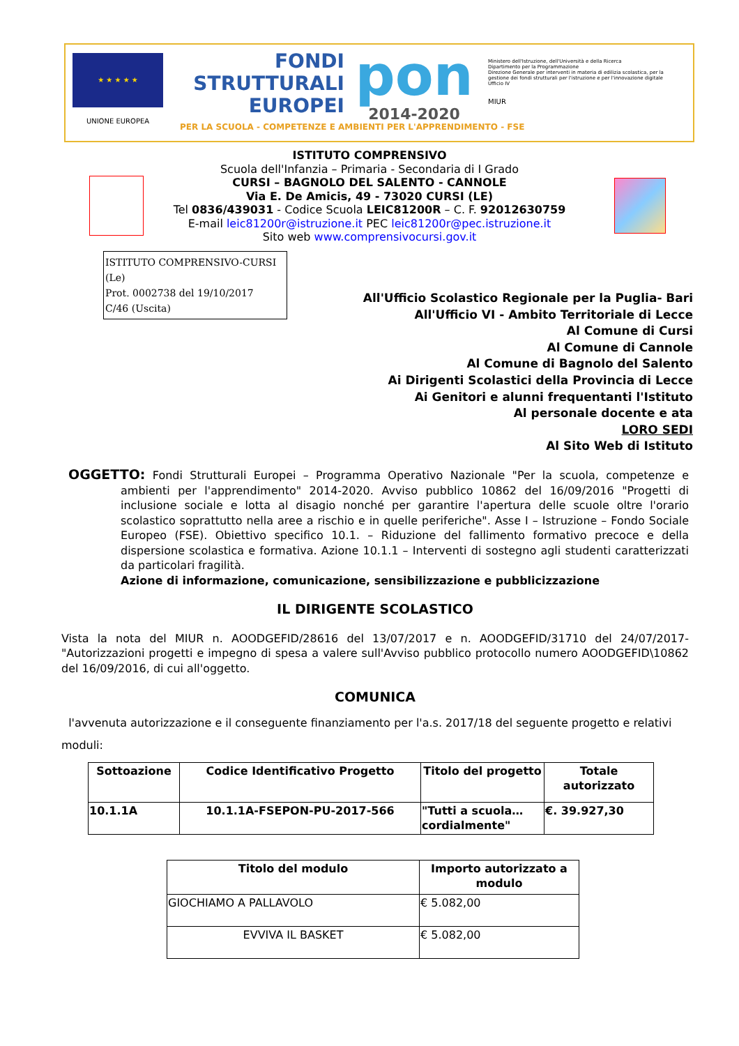★ ★ ★ ★ ★
UNIONE EUROPEA
FONDI
STRUTTURALI
EUROPEI
pon
2014-2020
Ministero dell'Istruzione, dell'Università e della Ricerca
Dipartimento per la Programmazione
Direzione Generale per interventi in materia di edilizia scolastica, per la gestione dei fondi strutturali per l'istruzione e per l'innovazione digitale
Ufficio IV
MIUR
PER LA SCUOLA - COMPETENZE E AMBIENTI PER L'APPRENDIMENTO - FSE
ISTITUTO COMPRENSIVO
Scuola dell'Infanzia – Primaria - Secondaria di I Grado
CURSI – BAGNOLO DEL SALENTO - CANNOLE
Via E. De Amicis, 49 - 73020 CURSI (LE)
Tel 0836/439031 - Codice Scuola LEIC81200R – C. F. 92012630759
E-mail leic81200r@istruzione.it PEC leic81200r@pec.istruzione.it
Sito web www.comprensivocursi.gov.it
ISTITUTO COMPRENSIVO-CURSI (Le)
Prot. 0002738 del 19/10/2017
C/46 (Uscita)
All'Ufficio Scolastico Regionale per la Puglia- Bari
All'Ufficio VI - Ambito Territoriale di Lecce
Al Comune di Cursi
Al Comune di Cannole
Al Comune di Bagnolo del Salento
Ai Dirigenti Scolastici della Provincia di Lecce
Ai Genitori e alunni frequentanti l'Istituto
Al personale docente e ata
LORO SEDI
Al Sito Web di Istituto
OGGETTO: Fondi Strutturali Europei – Programma Operativo Nazionale "Per la scuola, competenze e ambienti per l'apprendimento" 2014-2020. Avviso pubblico 10862 del 16/09/2016 "Progetti di inclusione sociale e lotta al disagio nonché per garantire l'apertura delle scuole oltre l'orario scolastico soprattutto nella aree a rischio e in quelle periferiche". Asse I – Istruzione – Fondo Sociale Europeo (FSE). Obiettivo specifico 10.1. – Riduzione del fallimento formativo precoce e della dispersione scolastica e formativa. Azione 10.1.1 – Interventi di sostegno agli studenti caratterizzati da particolari fragilità.
Azione di informazione, comunicazione, sensibilizzazione e pubblicizzazione
IL DIRIGENTE SCOLASTICO
Vista la nota del MIUR n. AOODGEFID/28616 del 13/07/2017 e n. AOODGEFID/31710 del 24/07/2017-"Autorizzazioni progetti e impegno di spesa a valere sull'Avviso pubblico protocollo numero AOODGEFID\10862 del 16/09/2016, di cui all'oggetto.
COMUNICA
l'avvenuta autorizzazione e il conseguente finanziamento per l'a.s. 2017/18 del seguente progetto e relativi moduli:
| Sottoazione | Codice Identificativo Progetto | Titolo del progetto | Totale autorizzato |
| --- | --- | --- | --- |
| 10.1.1A | 10.1.1A-FSEPON-PU-2017-566 | "Tutti a scuola… cordialmente" | €. 39.927,30 |
| Titolo del modulo | Importo autorizzato a modulo |
| --- | --- |
| GIOCHIAMO A PALLAVOLO | € 5.082,00 |
| EVVIVA IL BASKET | € 5.082,00 |